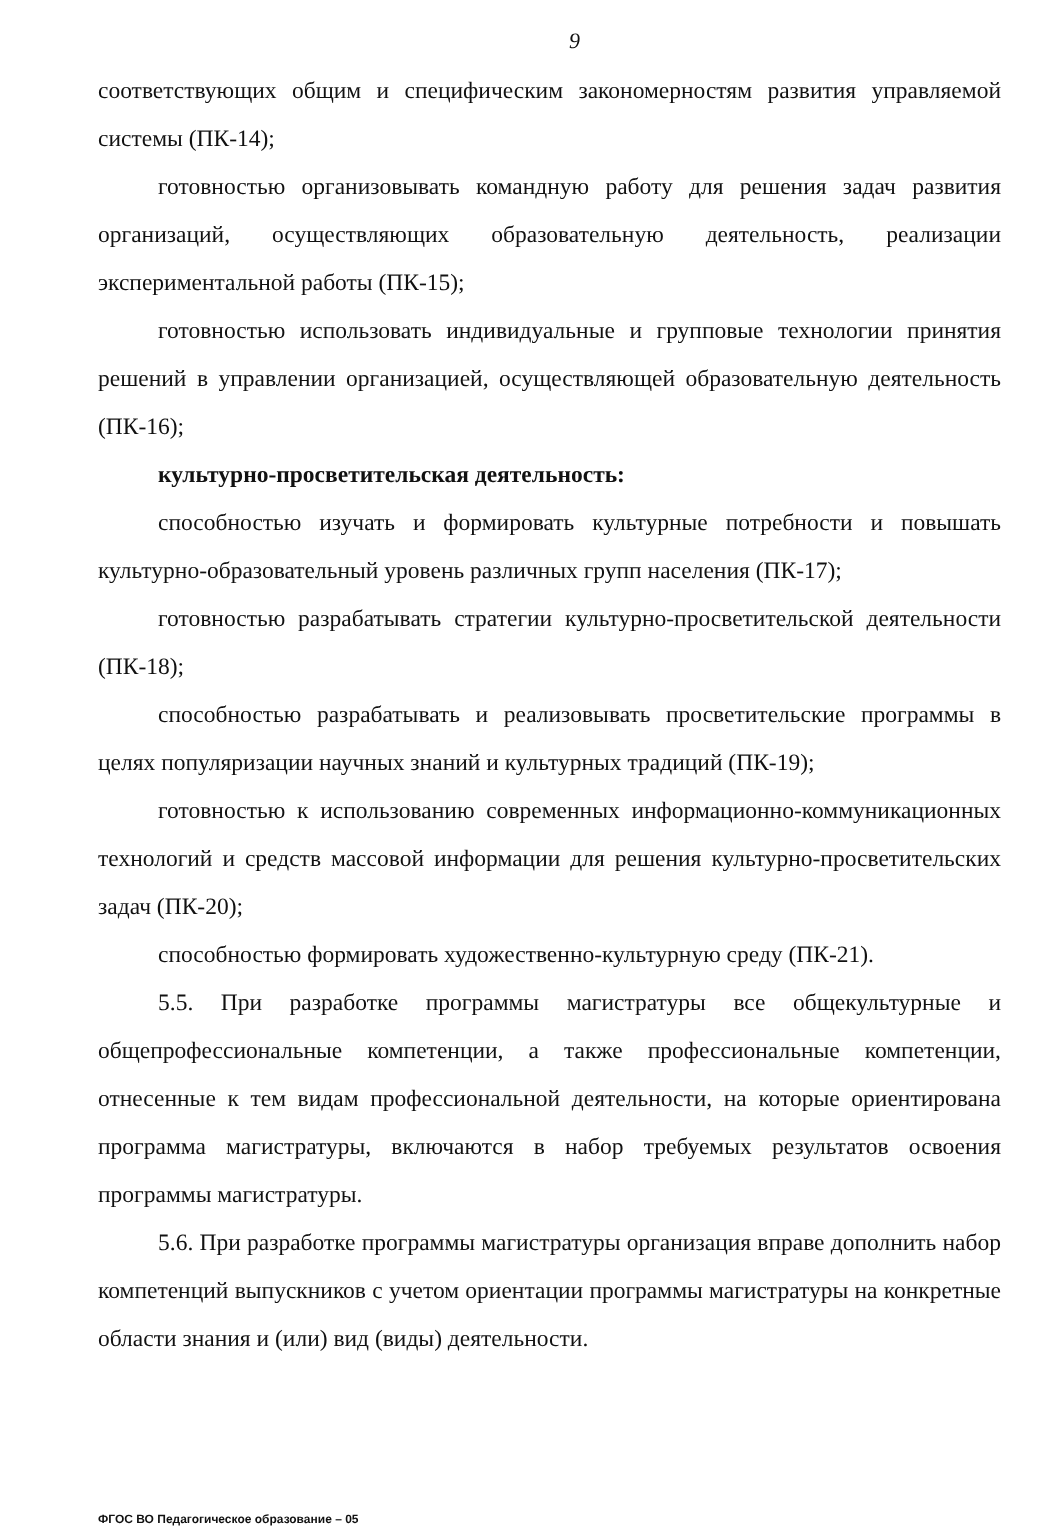9
соответствующих общим и специфическим закономерностям развития управляемой системы (ПК-14);
готовностью организовывать командную работу для решения задач развития организаций, осуществляющих образовательную деятельность, реализации экспериментальной работы (ПК-15);
готовностью использовать индивидуальные и групповые технологии принятия решений в управлении организацией, осуществляющей образовательную деятельность (ПК-16);
культурно-просветительская деятельность:
способностью изучать и формировать культурные потребности и повышать культурно-образовательный уровень различных групп населения (ПК-17);
готовностью разрабатывать стратегии культурно-просветительской деятельности (ПК-18);
способностью разрабатывать и реализовывать просветительские программы в целях популяризации научных знаний и культурных традиций (ПК-19);
готовностью к использованию современных информационно-коммуникационных технологий и средств массовой информации для решения культурно-просветительских задач (ПК-20);
способностью формировать художественно-культурную среду (ПК-21).
5.5. При разработке программы магистратуры все общекультурные и общепрофессиональные компетенции, а также профессиональные компетенции, отнесенные к тем видам профессиональной деятельности, на которые ориентирована программа магистратуры, включаются в набор требуемых результатов освоения программы магистратуры.
5.6. При разработке программы магистратуры организация вправе дополнить набор компетенций выпускников с учетом ориентации программы магистратуры на конкретные области знания и (или) вид (виды) деятельности.
ФГОС ВО Педагогическое образование – 05